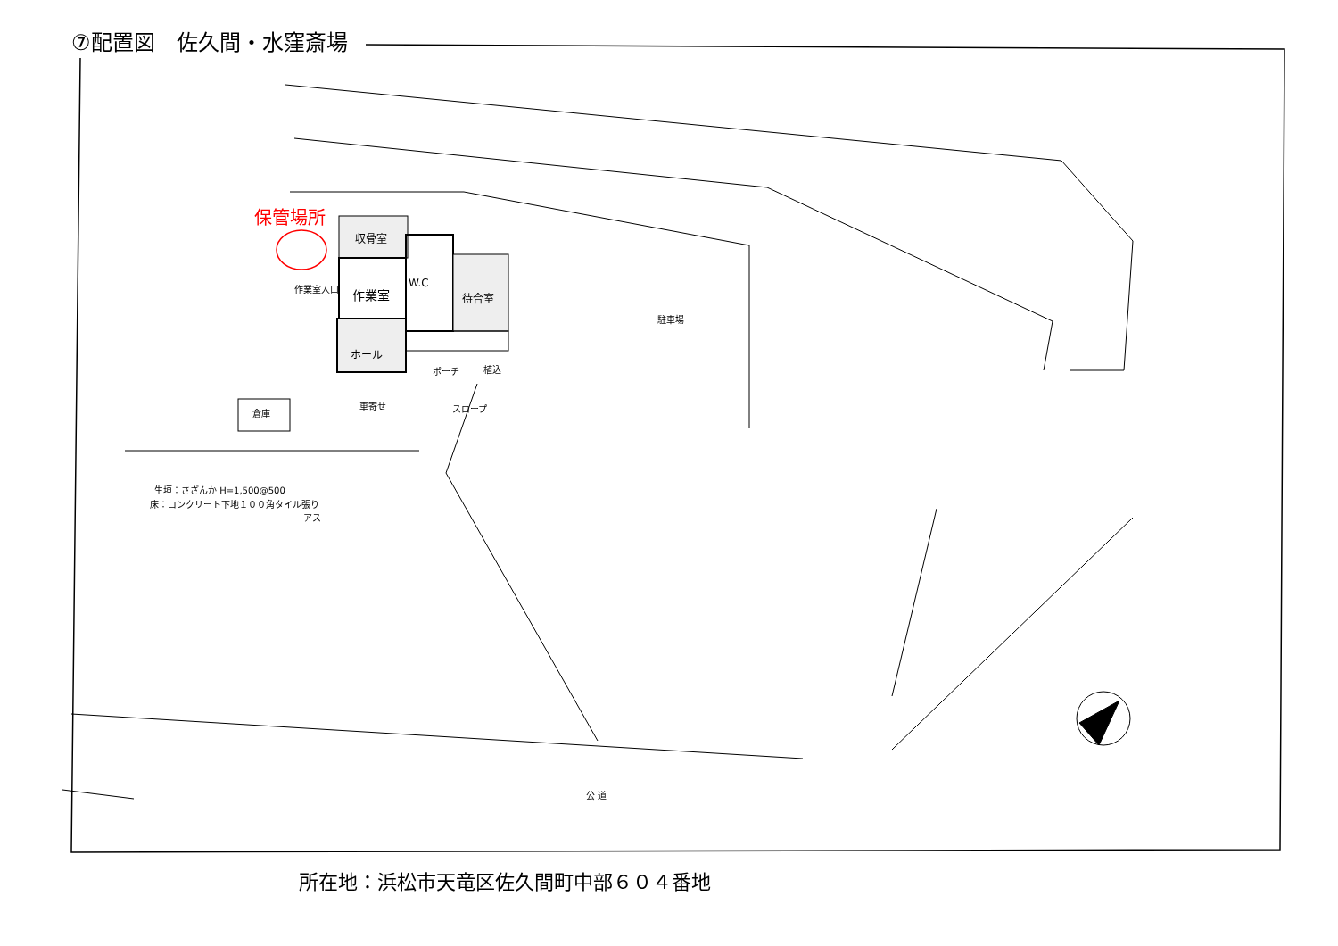⑦配置図　佐久間・水窪斎場
保管場所
収骨室
作業室
作業室入口 W.C
待合室
ホール
ポーチ 植込
駐車場
倉庫
車寄せ スロープ
生垣：さざんか H=1,500@500
床：コンクリート下地１００角タイル張り
アス
公 道
所在地：浜松市天竜区佐久間町中部６０４番地